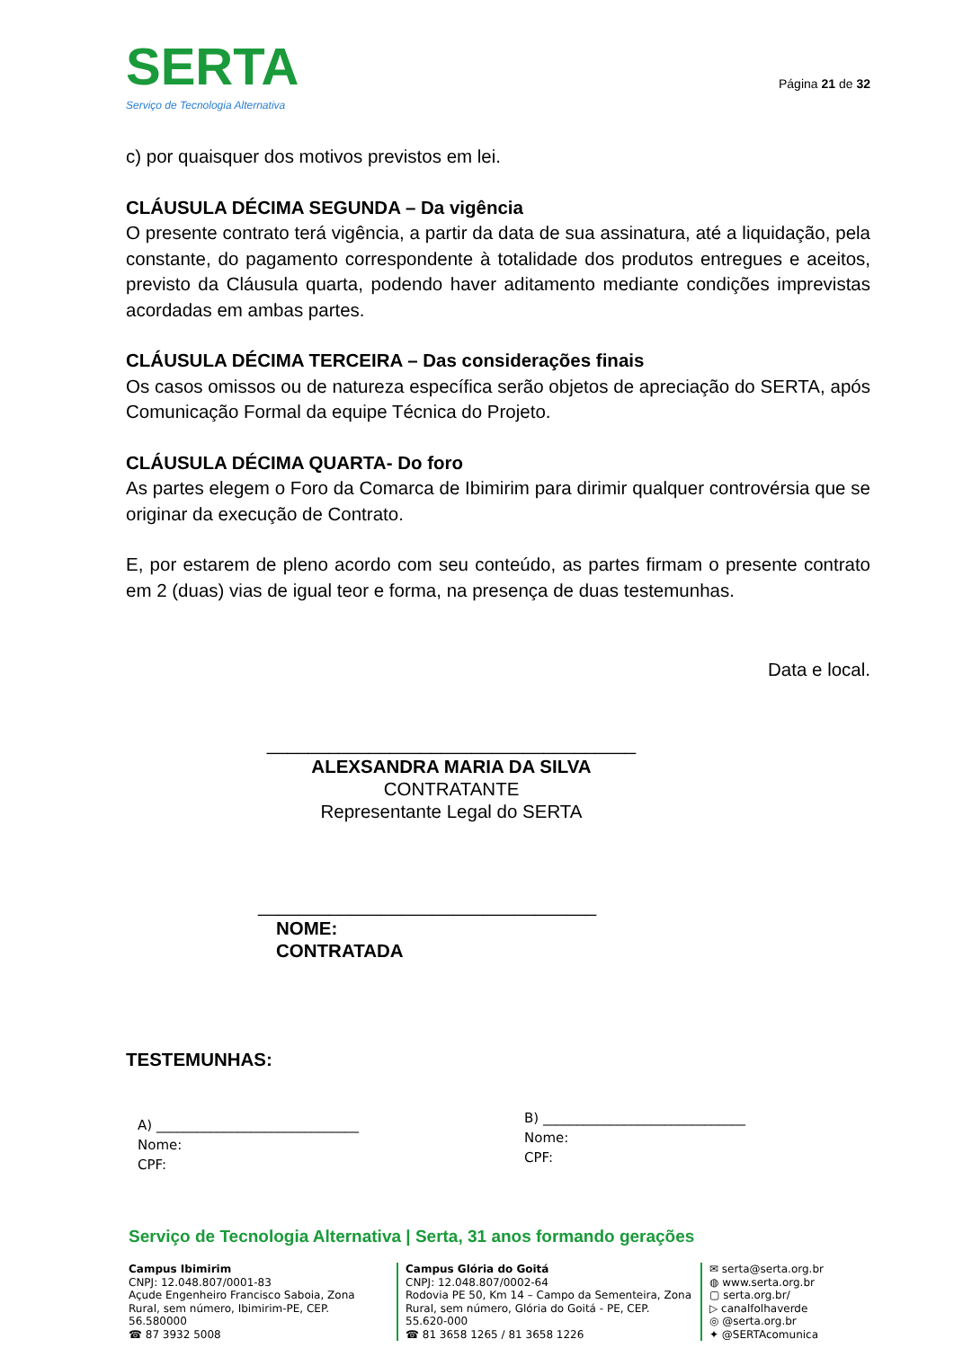SERTA
Serviço de Tecnologia Alternativa
Página 21 de 32
c) por quaisquer dos motivos previstos em lei.
CLÁUSULA DÉCIMA SEGUNDA – Da vigência
O presente contrato terá vigência, a partir da data de sua assinatura, até a liquidação, pela constante, do pagamento correspondente à totalidade dos produtos entregues e aceitos, previsto da Cláusula quarta, podendo haver aditamento mediante condições imprevistas acordadas em ambas partes.
CLÁUSULA DÉCIMA TERCEIRA – Das considerações finais
Os casos omissos ou de natureza específica serão objetos de apreciação do SERTA, após Comunicação Formal da equipe Técnica do Projeto.
CLÁUSULA DÉCIMA QUARTA- Do foro
As partes elegem o Foro da Comarca de Ibimirim para dirimir qualquer controvérsia que se originar da execução de Contrato.
E, por estarem de pleno acordo com seu conteúdo, as partes firmam o presente contrato em 2 (duas) vias de igual teor e forma, na presença de duas testemunhas.
Data e local.
____________________________________
ALEXSANDRA MARIA DA SILVA
CONTRATANTE
Representante Legal do SERTA
_________________________________
NOME:
CONTRATADA
TESTEMUNHAS:
A) ______________________________
Nome:
CPF:
B) ______________________________
Nome:
CPF:
Serviço de Tecnologia Alternativa | Serta, 31 anos formando gerações
Campus Ibimirim
CNPJ: 12.048.807/0001-83
Açude Engenheiro Francisco Saboia, Zona Rural, sem número, Ibimirim-PE, CEP. 56.580000
☎ 87 3932 5008
Campus Glória do Goitá
CNPJ: 12.048.807/0002-64
Rodovia PE 50, Km 14 – Campo da Sementeira, Zona Rural, sem número, Glória do Goitá - PE, CEP. 55.620-000
☎ 81 3658 1265 / 81 3658 1226
✉ serta@serta.org.br
◍ www.serta.org.br
▢ serta.org.br/
▷ canalfolhaverde
◎ @serta.org.br
✦ @SERTAcomunica